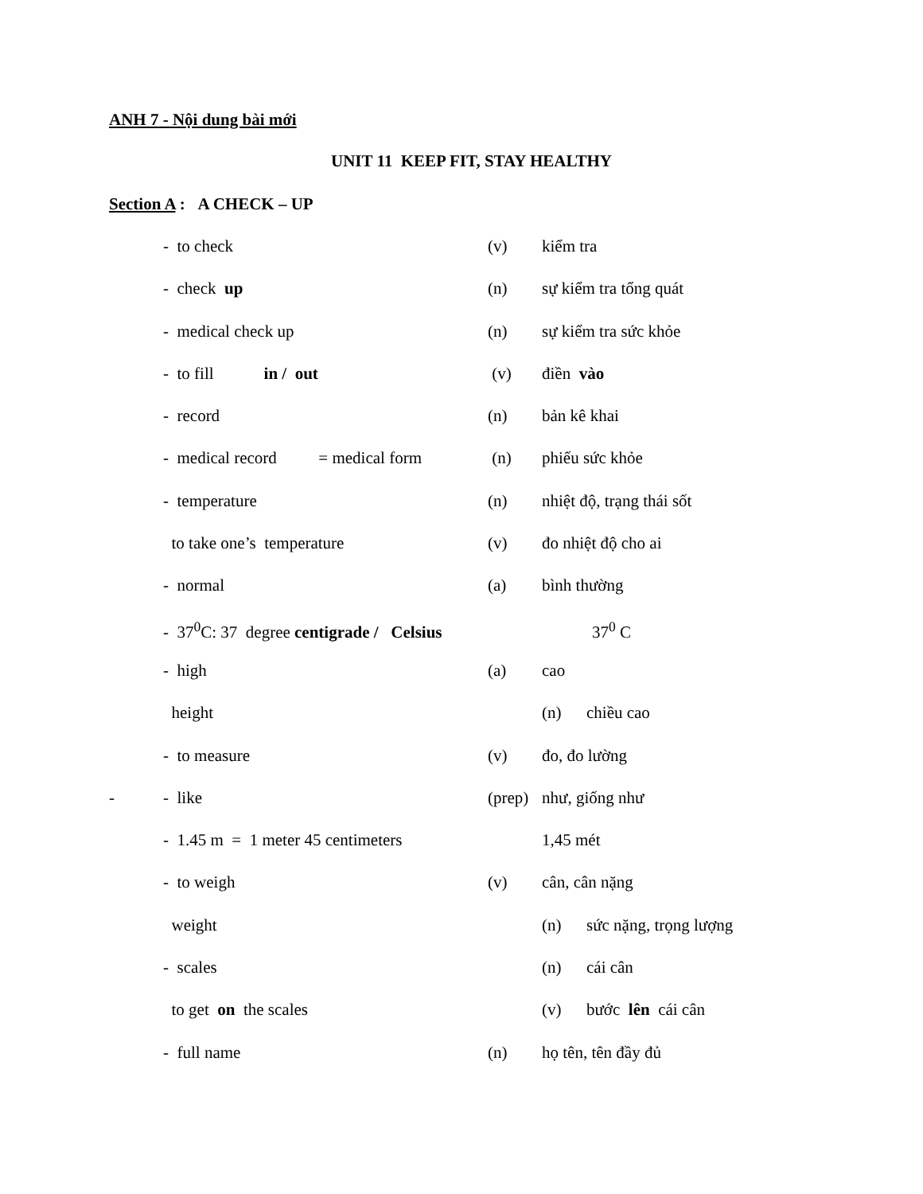ANH 7 - Nội dung bài mới
UNIT 11 KEEP FIT, STAY HEALTHY
Section A : A CHECK – UP
- to check (v) kiểm tra
- check up (n) sự kiểm tra tổng quát
- medical check up (n) sự kiểm tra sức khỏe
- to fill in / out (v) điền vào
- record (n) bản kê khai
- medical record = medical form (n) phiếu sức khỏe
- temperature (n) nhiệt độ, trạng thái sốt
to take one’s temperature (v) đo nhiệt độ cho ai
- normal (a) bình thường
- 37<sup>0</sup>C: 37 degree centigrade / Celsius 37<sup>0</sup> C
- high (a) cao
height (n) chiều cao
- to measure (v) đo, đo lường
- - like (prep) như, giống như
- 1.45 m = 1 meter 45 centimeters 1,45 mét
- to weigh (v) cân, cân nặng
weight (n) sức nặng, trọng lượng
- scales (n) cái cân
to get on the scales (v) bước lên cái cân
- full name (n) họ tên, tên đầy đủ